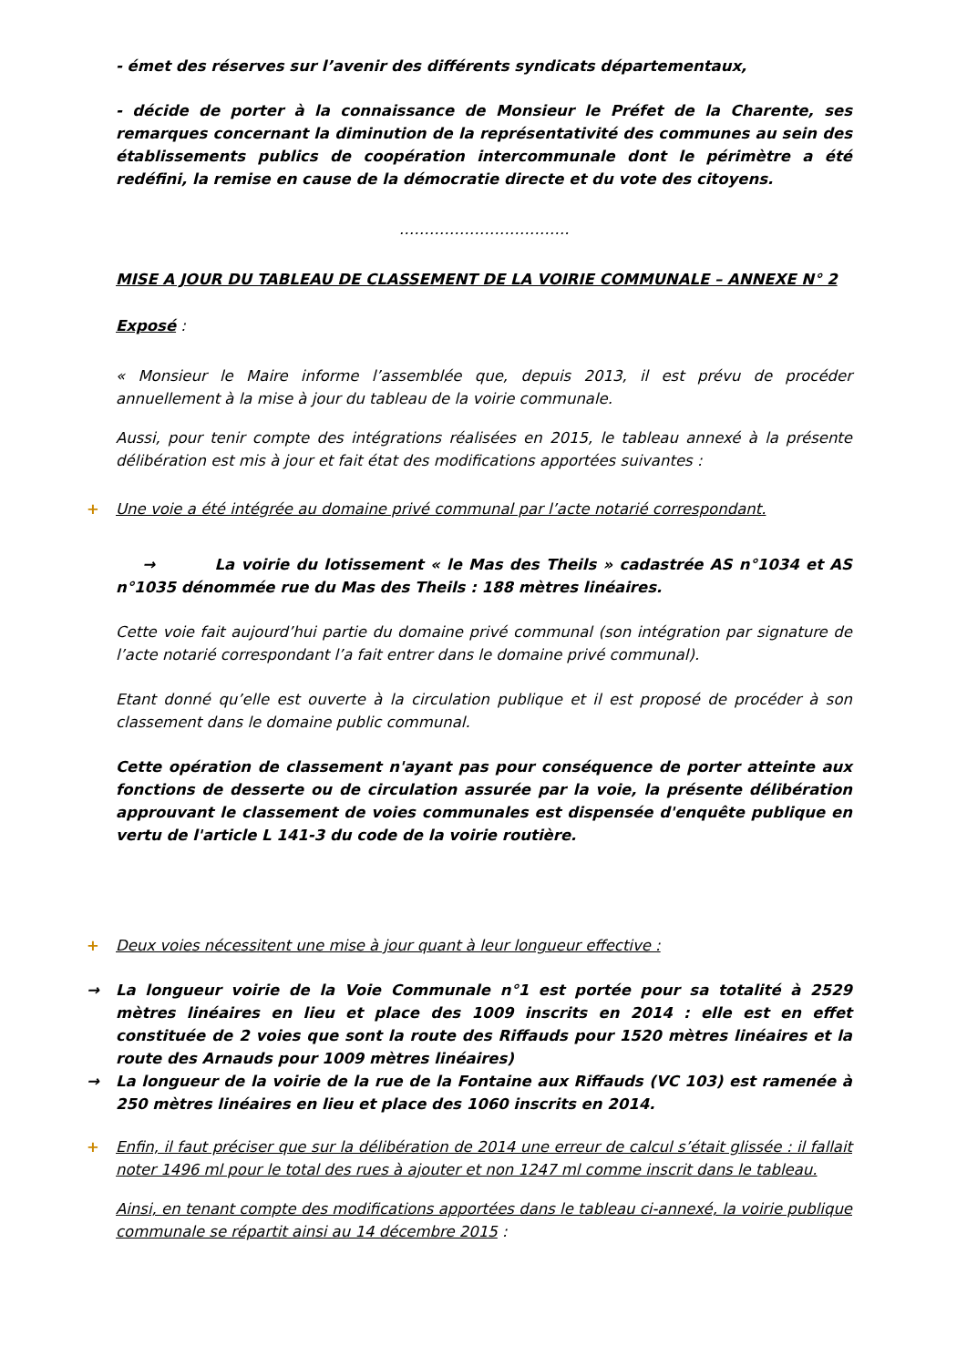- émet des réserves sur l’avenir des différents syndicats départementaux,
- décide de porter à la connaissance de Monsieur le Préfet de la Charente, ses remarques concernant la diminution de la représentativité des communes au sein des établissements publics de coopération intercommunale dont le périmètre a été redéfini, la remise en cause de la démocratie directe et du vote des citoyens.
…………………………….
MISE A JOUR DU TABLEAU DE CLASSEMENT DE LA VOIRIE COMMUNALE – ANNEXE N° 2
Exposé :
« Monsieur le Maire informe l’assemblée que, depuis 2013, il est prévu de procéder annuellement à la mise à jour du tableau de la voirie communale.
Aussi, pour tenir compte des intégrations réalisées en 2015, le tableau annexé à la présente délibération est mis à jour et fait état des modifications apportées suivantes :
+ Une voie a été intégrée au domaine privé communal par l’acte notarié correspondant.
→ La voirie du lotissement « le Mas des Theils » cadastrée AS n°1034 et AS n°1035 dénommée rue du Mas des Theils : 188 mètres linéaires.
Cette voie fait aujourd’hui partie du domaine privé communal (son intégration par signature de l’acte notarié correspondant l’a fait entrer dans le domaine privé communal).
Etant donné qu’elle est ouverte à la circulation publique et il est proposé de procéder à son classement dans le domaine public communal.
Cette opération de classement n'ayant pas pour conséquence de porter atteinte aux fonctions de desserte ou de circulation assurée par la voie, la présente délibération approuvant le classement de voies communales est dispensée d'enquête publique en vertu de l'article L 141-3 du code de la voirie routière.
+ Deux voies nécessitent une mise à jour quant à leur longueur effective :
→ La longueur voirie de la Voie Communale n°1 est portée pour sa totalité à 2529 mètres linéaires en lieu et place des 1009 inscrits en 2014 : elle est en effet constituée de 2 voies que sont la route des Riffauds pour 1520 mètres linéaires et la route des Arnauds pour 1009 mètres linéaires)
→ La longueur de la voirie de la rue de la Fontaine aux Riffauds (VC 103) est ramenée à 250 mètres linéaires en lieu et place des 1060 inscrits en 2014.
+ Enfin, il faut préciser que sur la délibération de 2014 une erreur de calcul s’était glissée : il fallait noter 1496 ml pour le total des rues à ajouter et non 1247 ml comme inscrit dans le tableau.
Ainsi, en tenant compte des modifications apportées dans le tableau ci-annexé, la voirie publique communale se répartit ainsi au 14 décembre 2015 :